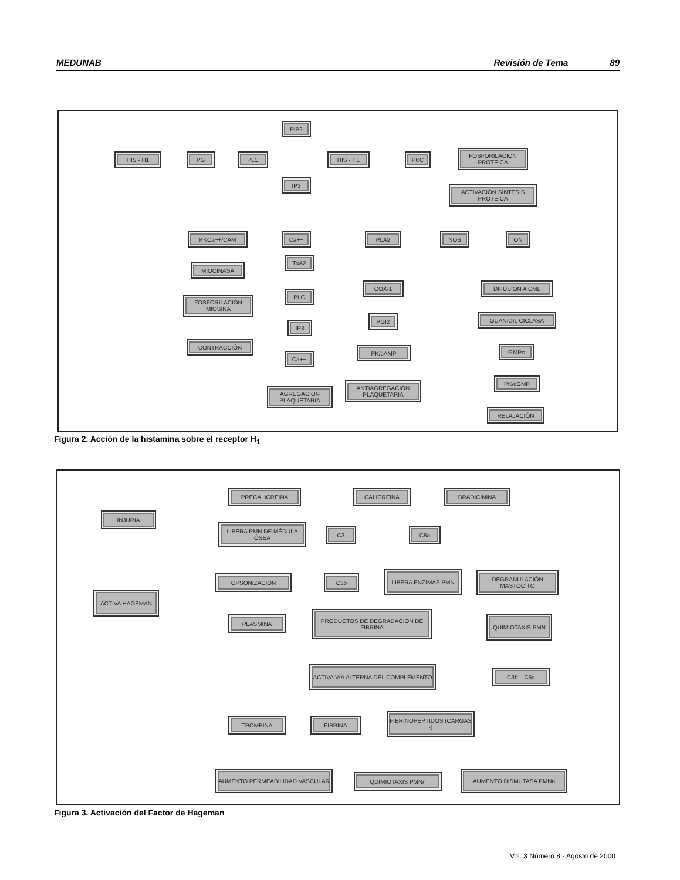MEDUNAB Revisión de Tema 89
PIP2
HIS - H1 PG PLC HIS - H1 PKC
FOSFORILACIÓN PROTEICA
IP3
ACTIVACIÓN SÍNTESIS PROTEICA
PKCa++/CAM Ca++ PLA2 NOS ON
MIOCINASA
TxA2
COX-1 DIFUSIÓN A CML
FOSFORILACIÓN MIOSINA
PLC
PGI2 GUANIDIL CICLASA
IP3
CONTRACCIÓN
PK/cAMP GMPc
Ca++
PK/cGMP
ANTIAGREGACIÓN PLAQUETARIA
AGREGACIÓN PLAQUETARIA
RELAJACIÓN
Figura 2. Acción de la histamina sobre el receptor H<sub>1</sub>
PRECALICREINA CALICREINA BRADICININA
INJURIA
LIBERA PMN DE MÉDULA ÓSEA
C3 C5a
OPSONIZACIÓN C3b
LIBERA ENZIMAS PMN
DEGRANULACIÓN MASTOCITO
ACTIVA HAGEMAN
PLASMINA
PRODUCTOS DE DEGRADACIÓN DE FIBRINA
QUIMIOTAXIS PMN
ACTIVA VÍA ALTERNA DEL COMPLEMENTO
C3b – C5a
TROMBINA FIBRINA
FIBRINOPEPTIDOS (CARGAS -)
AUMENTO PERMEABILIDAD VASCULAR
QUIMIOTAXIS PMNn
AUMENTO DISMUTASA PMNn
Figura 3. Activación del Factor de Hageman
Vol. 3 Número 8 - Agosto de 2000